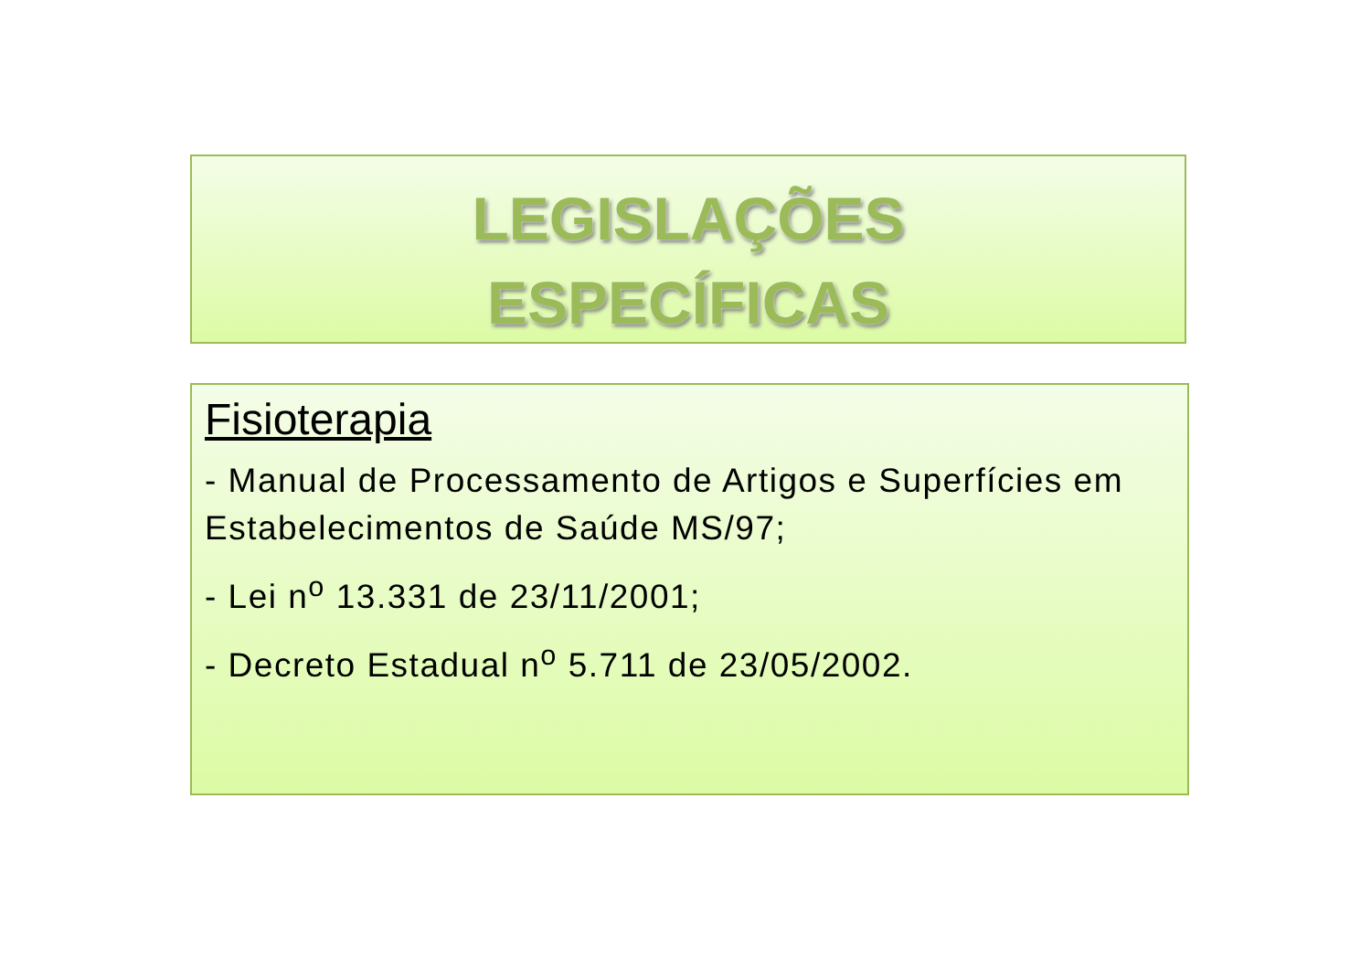LEGISLAÇÕES
ESPECÍFICAS
Fisioterapia
- Manual de Processamento de Artigos e Superfícies em Estabelecimentos de Saúde MS/97;
- Lei n<sup>o</sup> 13.331 de 23/11/2001;
- Decreto Estadual n<sup>o</sup> 5.711 de 23/05/2002.